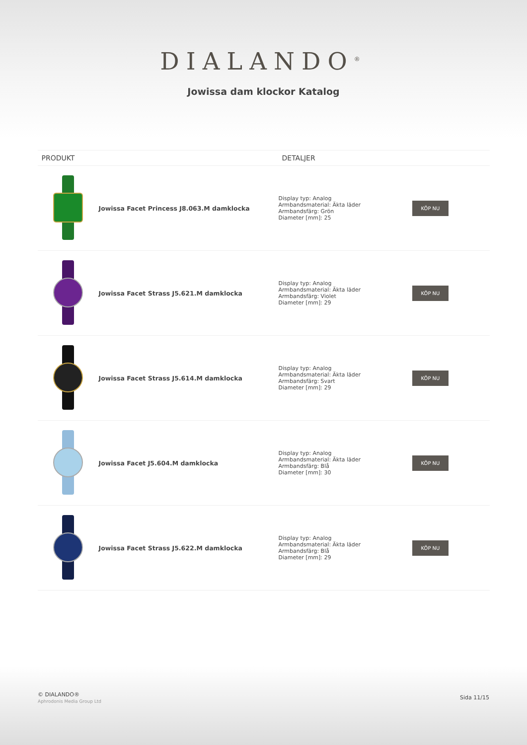DIALANDO<sup>®</sup>
Jowissa dam klockor Katalog
| PRODUKT | | DETALJER | |
| --- | --- | --- | --- |
| | Jowissa Facet Princess J8.063.M damklocka | Display typ: Analog Armbandsmaterial: Äkta läder Armbandsfärg: Grön Diameter [mm]: 25 | KÖP NU |
| | Jowissa Facet Strass J5.621.M damklocka | Display typ: Analog Armbandsmaterial: Äkta läder Armbandsfärg: Violet Diameter [mm]: 29 | KÖP NU |
| | Jowissa Facet Strass J5.614.M damklocka | Display typ: Analog Armbandsmaterial: Äkta läder Armbandsfärg: Svart Diameter [mm]: 29 | KÖP NU |
| | Jowissa Facet J5.604.M damklocka | Display typ: Analog Armbandsmaterial: Äkta läder Armbandsfärg: Blå Diameter [mm]: 30 | KÖP NU |
| | Jowissa Facet Strass J5.622.M damklocka | Display typ: Analog Armbandsmaterial: Äkta läder Armbandsfärg: Blå Diameter [mm]: 29 | KÖP NU |
© DIALANDO®
Aphrodonis Media Group Ltd
Sida 11/15